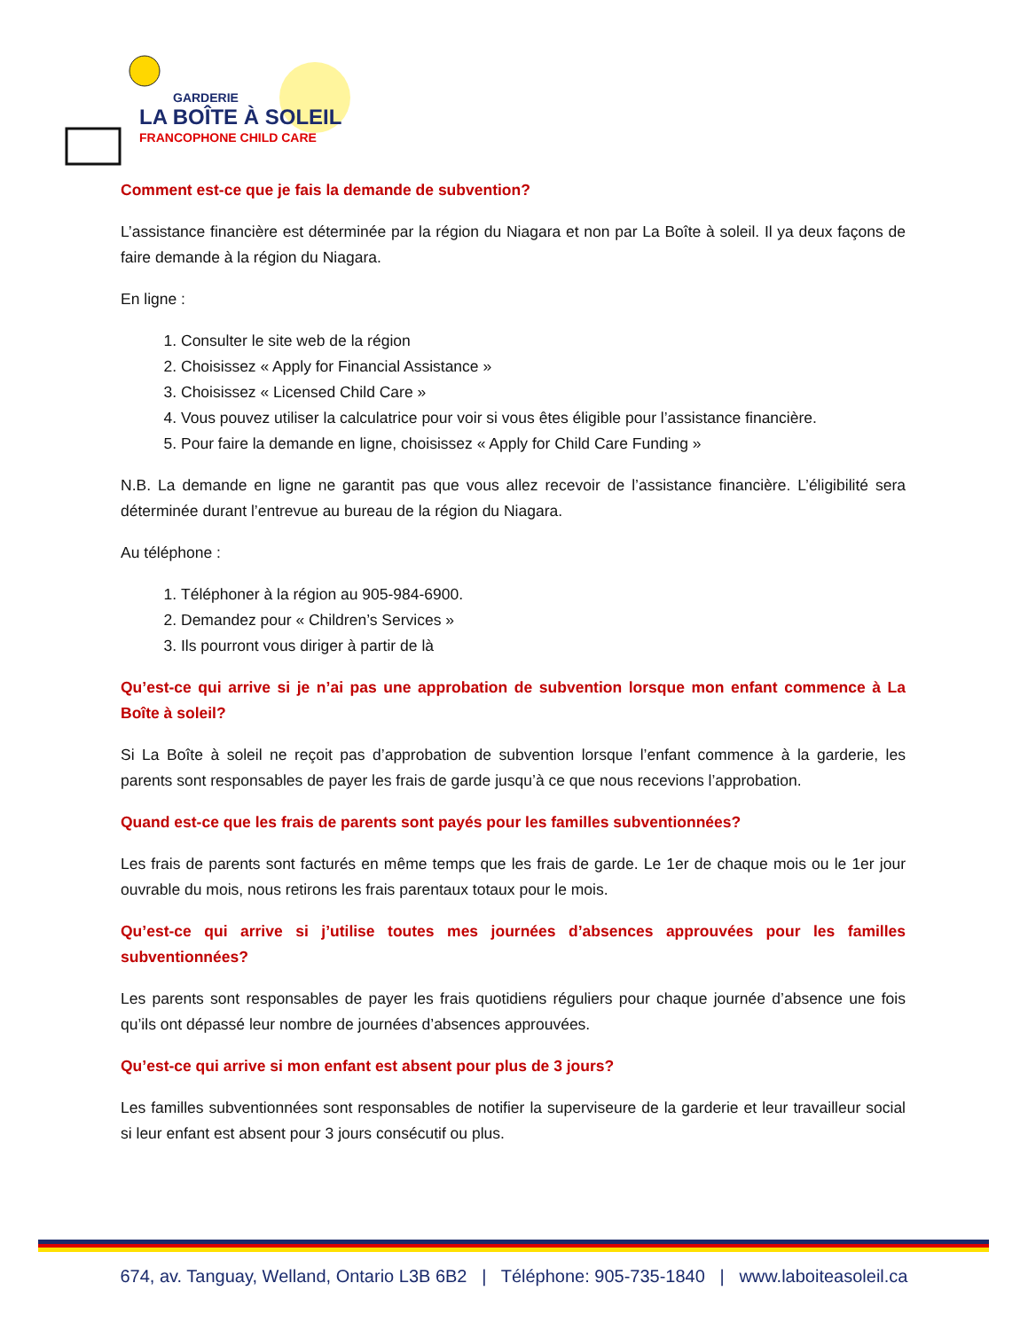GARDERIE
LA BOÎTE À SOLEIL
FRANCOPHONE CHILD CARE
Comment est-ce que je fais la demande de subvention?
L’assistance financière est déterminée par la région du Niagara et non par La Boîte à soleil. Il ya deux façons de faire demande à la région du Niagara.
En ligne :
1. Consulter le site web de la région
2. Choisissez « Apply for Financial Assistance »
3. Choisissez « Licensed Child Care »
4. Vous pouvez utiliser la calculatrice pour voir si vous êtes éligible pour l’assistance financière.
5. Pour faire la demande en ligne, choisissez « Apply for Child Care Funding »
N.B. La demande en ligne ne garantit pas que vous allez recevoir de l’assistance financière. L’éligibilité sera déterminée durant l’entrevue au bureau de la région du Niagara.
Au téléphone :
1. Téléphoner à la région au 905-984-6900.
2. Demandez pour « Children’s Services »
3. Ils pourront vous diriger à partir de là
Qu’est-ce qui arrive si je n’ai pas une approbation de subvention lorsque mon enfant commence à La Boîte à soleil?
Si La Boîte à soleil ne reçoit pas d’approbation de subvention lorsque l’enfant commence à la garderie, les parents sont responsables de payer les frais de garde jusqu’à ce que nous recevions l’approbation.
Quand est-ce que les frais de parents sont payés pour les familles subventionnées?
Les frais de parents sont facturés en même temps que les frais de garde. Le 1er de chaque mois ou le 1er jour ouvrable du mois, nous retirons les frais parentaux totaux pour le mois.
Qu’est-ce qui arrive si j’utilise toutes mes journées d’absences approuvées pour les familles subventionnées?
Les parents sont responsables de payer les frais quotidiens réguliers pour chaque journée d’absence une fois qu’ils ont dépassé leur nombre de journées d’absences approuvées.
Qu’est-ce qui arrive si mon enfant est absent pour plus de 3 jours?
Les familles subventionnées sont responsables de notifier la superviseure de la garderie et leur travailleur social si leur enfant est absent pour 3 jours consécutif ou plus.
674, av. Tanguay, Welland, Ontario L3B 6B2 | Téléphone: 905-735-1840 | www.laboiteasoleil.ca